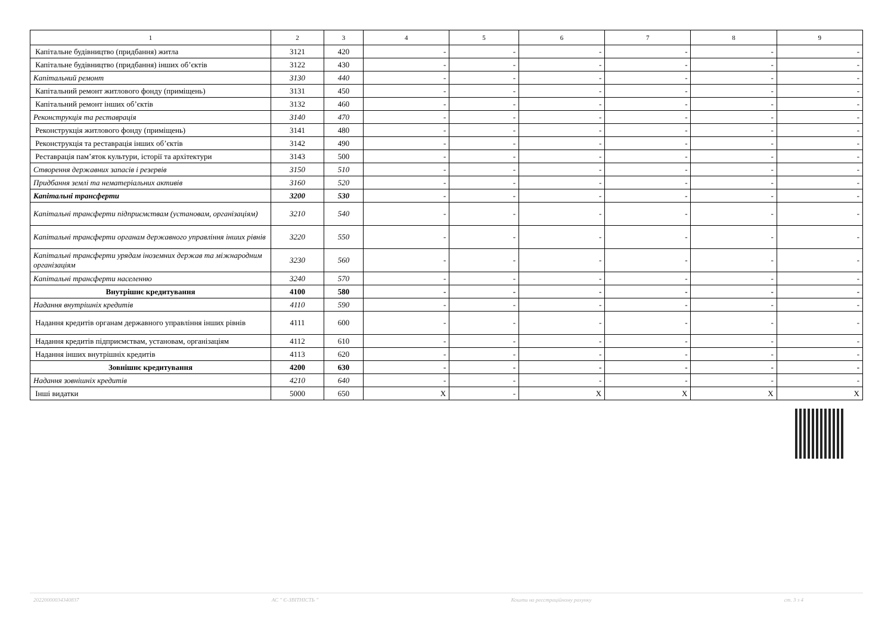| 1 | 2 | 3 | 4 | 5 | 6 | 7 | 8 | 9 |
| --- | --- | --- | --- | --- | --- | --- | --- | --- |
| Капітальне будівництво (придбання) житла | 3121 | 420 | - | - | - | - | - | - |
| Капітальне будівництво (придбання) інших об’єктів | 3122 | 430 | - | - | - | - | - | - |
| Капітальний ремонт | 3130 | 440 | - | - | - | - | - | - |
| Капітальний ремонт житлового фонду (приміщень) | 3131 | 450 | - | - | - | - | - | - |
| Капітальний ремонт інших об’єктів | 3132 | 460 | - | - | - | - | - | - |
| Реконструкція та реставрація | 3140 | 470 | - | - | - | - | - | - |
| Реконструкція житлового фонду (приміщень) | 3141 | 480 | - | - | - | - | - | - |
| Реконструкція та реставрація інших об’єктів | 3142 | 490 | - | - | - | - | - | - |
| Реставрація пам’яток культури, історії та архітектури | 3143 | 500 | - | - | - | - | - | - |
| Створення державних запасів і резервів | 3150 | 510 | - | - | - | - | - | - |
| Придбання землі та нематеріальних активів | 3160 | 520 | - | - | - | - | - | - |
| Капітальні трансферти | 3200 | 530 | - | - | - | - | - | - |
| Капітальні трансферти підприємствам (установам, організаціям) | 3210 | 540 | - | - | - | - | - | - |
| Капітальні трансферти органам державного управління інших рівнів | 3220 | 550 | - | - | - | - | - | - |
| Капітальні трансферти урядам іноземних держав та міжнародним організаціям | 3230 | 560 | - | - | - | - | - | - |
| Капітальні трансферти населенню | 3240 | 570 | - | - | - | - | - | - |
| Внутрішнє кредитування | 4100 | 580 | - | - | - | - | - | - |
| Надання внутрішніх кредитів | 4110 | 590 | - | - | - | - | - | - |
| Надання кредитів органам державного управління інших рівнів | 4111 | 600 | - | - | - | - | - | - |
| Надання кредитів підприємствам, установам, організаціям | 4112 | 610 | - | - | - | - | - | - |
| Надання інших внутрішніх кредитів | 4113 | 620 | - | - | - | - | - | - |
| Зовнішнє кредитування | 4200 | 630 | - | - | - | - | - | - |
| Надання зовнішніх кредитів | 4210 | 640 | - | - | - | - | - | - |
| Інші видатки | 5000 | 650 | X | - | X | X | X | X |
20220000034340837 АС " Є-ЗВІТНІСТЬ " Кошти на реєстраційному рахунку ст. 3 з 4